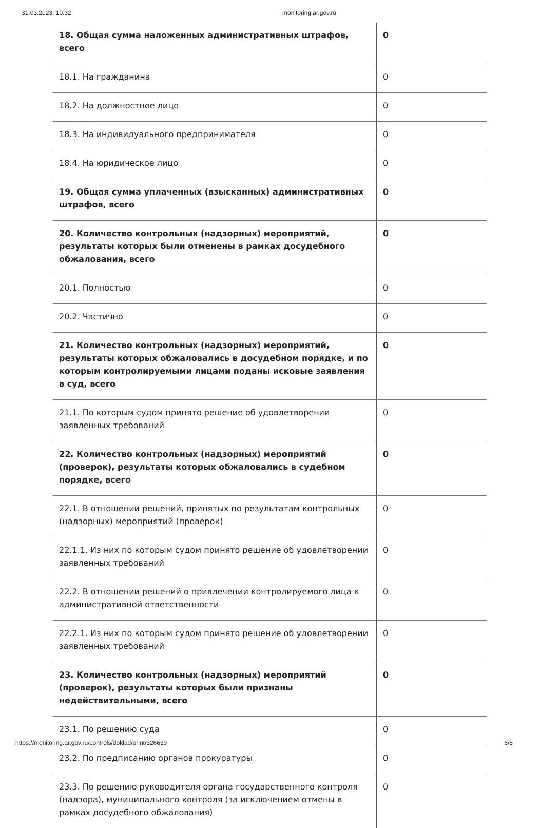31.03.2023, 10:32 monitoring.ar.gov.ru
| 18. Общая сумма наложенных административных штрафов, всего | 0 |
| 18.1. На гражданина | 0 |
| 18.2. На должностное лицо | 0 |
| 18.3. На индивидуального предпринимателя | 0 |
| 18.4. На юридическое лицо | 0 |
| 19. Общая сумма уплаченных (взысканных) административных штрафов, всего | 0 |
| 20. Количество контрольных (надзорных) мероприятий, результаты которых были отменены в рамках досудебного обжалования, всего | 0 |
| 20.1. Полностью | 0 |
| 20.2. Частично | 0 |
| 21. Количество контрольных (надзорных) мероприятий, результаты которых обжаловались в досудебном порядке, и по которым контролируемыми лицами поданы исковые заявления в суд, всего | 0 |
| 21.1. По которым судом принято решение об удовлетворении заявленных требований | 0 |
| 22. Количество контрольных (надзорных) мероприятий (проверок), результаты которых обжаловались в судебном порядке, всего | 0 |
| 22.1. В отношении решений, принятых по результатам контрольных (надзорных) мероприятий (проверок) | 0 |
| 22.1.1. Из них по которым судом принято решение об удовлетворении заявленных требований | 0 |
| 22.2. В отношении решений о привлечении контролируемого лица к административной ответственности | 0 |
| 22.2.1. Из них по которым судом принято решение об удовлетворении заявленных требований | 0 |
| 23. Количество контрольных (надзорных) мероприятий (проверок), результаты которых были признаны недействительными, всего | 0 |
| 23.1. По решению суда | 0 |
| 23.2. По предписанию органов прокуратуры | 0 |
| 23.3. По решению руководителя органа государственного контроля (надзора), муниципального контроля (за исключением отмены в рамках досудебного обжалования) | 0 |
https://monitoring.ar.gov.ru/controls/doklad/print/326639 6/8